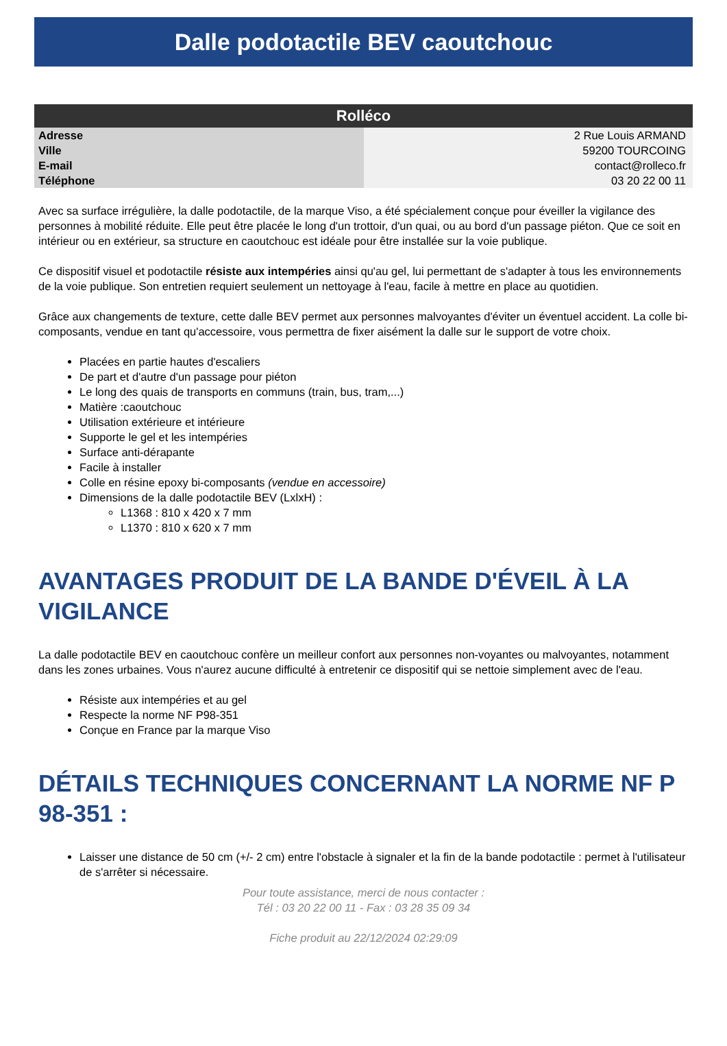Dalle podotactile BEV caoutchouc
| Rolléco | |
| --- | --- |
| Adresse | 2 Rue Louis ARMAND |
| Ville | 59200 TOURCOING |
| E-mail | contact@rolleco.fr |
| Téléphone | 03 20 22 00 11 |
Avec sa surface irrégulière, la dalle podotactile, de la marque Viso, a été spécialement conçue pour éveiller la vigilance des personnes à mobilité réduite. Elle peut être placée le long d'un trottoir, d'un quai, ou au bord d'un passage piéton. Que ce soit en intérieur ou en extérieur, sa structure en caoutchouc est idéale pour être installée sur la voie publique.
Ce dispositif visuel et podotactile résiste aux intempéries ainsi qu'au gel, lui permettant de s'adapter à tous les environnements de la voie publique. Son entretien requiert seulement un nettoyage à l'eau, facile à mettre en place au quotidien.
Grâce aux changements de texture, cette dalle BEV permet aux personnes malvoyantes d'éviter un éventuel accident. La colle bi-composants, vendue en tant qu'accessoire, vous permettra de fixer aisément la dalle sur le support de votre choix.
Placées en partie hautes d'escaliers
De part et d'autre d'un passage pour piéton
Le long des quais de transports en communs (train, bus, tram,...)
Matière :caoutchouc
Utilisation extérieure et intérieure
Supporte le gel et les intempéries
Surface anti-dérapante
Facile à installer
Colle en résine epoxy bi-composants (vendue en accessoire)
Dimensions de la dalle podotactile BEV (LxlxH) :
L1368 : 810 x 420 x 7 mm
L1370 : 810 x 620 x 7 mm
AVANTAGES PRODUIT DE LA BANDE D'ÉVEIL À LA VIGILANCE
La dalle podotactile BEV en caoutchouc confère un meilleur confort aux personnes non-voyantes ou malvoyantes, notamment dans les zones urbaines. Vous n'aurez aucune difficulté à entretenir ce dispositif qui se nettoie simplement avec de l'eau.
Résiste aux intempéries et au gel
Respecte la norme NF P98-351
Conçue en France par la marque Viso
DÉTAILS TECHNIQUES CONCERNANT LA NORME NF P 98-351 :
Laisser une distance de 50 cm (+/- 2 cm) entre l'obstacle à signaler et la fin de la bande podotactile : permet à l'utilisateur de s'arrêter si nécessaire.
Pour toute assistance, merci de nous contacter :
Tél : 03 20 22 00 11 - Fax : 03 28 35 09 34
Fiche produit au 22/12/2024 02:29:09